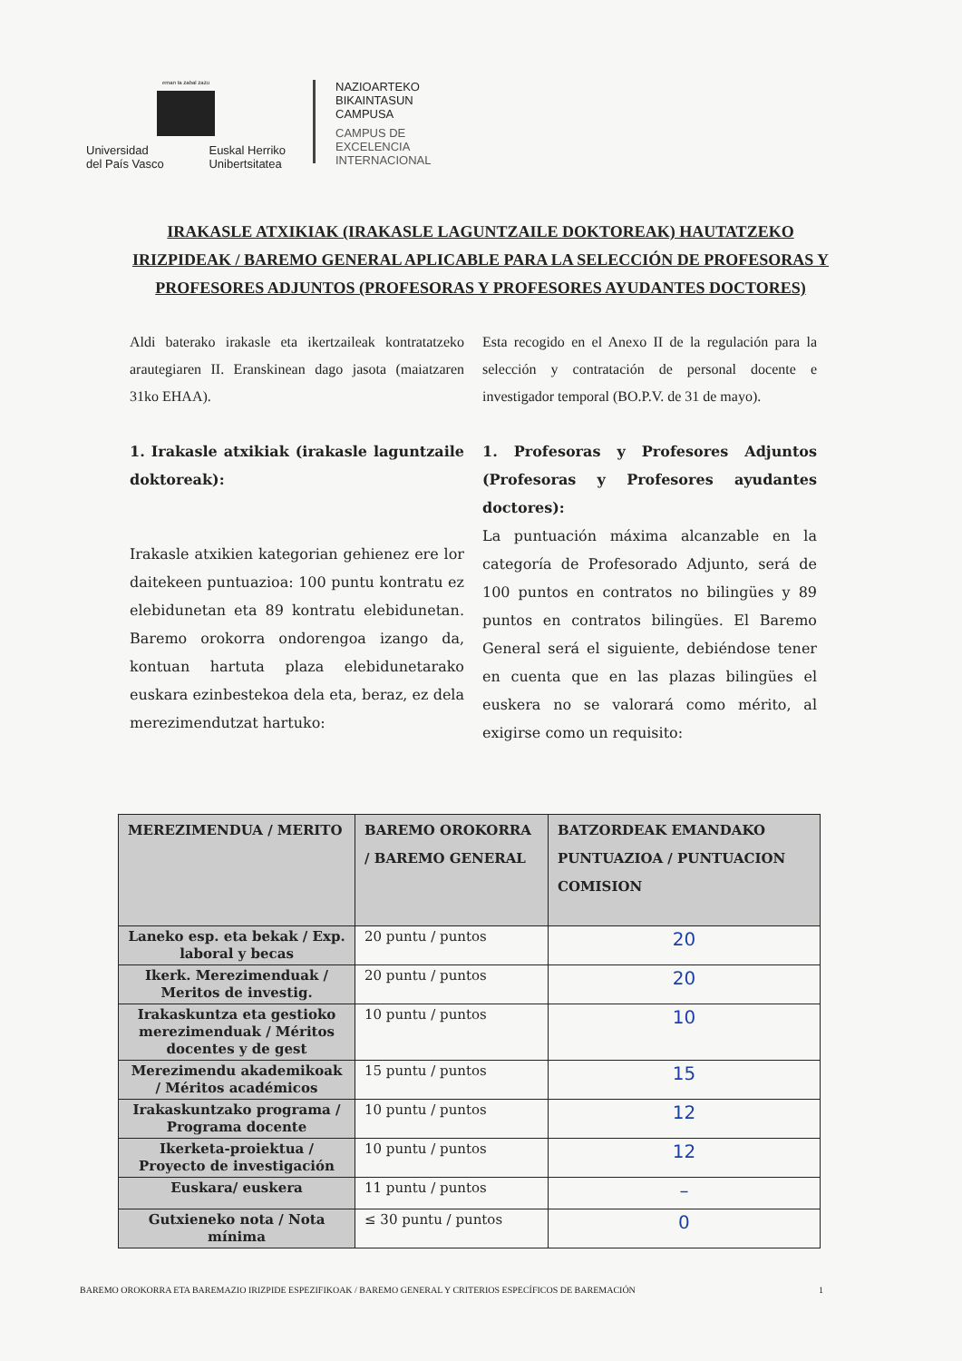eman ta zabal zazu
Universidad
del País Vasco Euskal Herriko
Unibertsitatea
NAZIOARTEKO
BIKAINTASUN
CAMPUSA
CAMPUS DE
EXCELENCIA
INTERNACIONAL
IRAKASLE ATXIKIAK (IRAKASLE LAGUNTZAILE DOKTOREAK) HAUTATZEKO IRIZPIDEAK / BAREMO GENERAL APLICABLE PARA LA SELECCIÓN DE PROFESORAS Y PROFESORES ADJUNTOS (PROFESORAS Y PROFESORES AYUDANTES DOCTORES)
Aldi baterako irakasle eta ikertzaileak kontratatzeko arautegiaren II. Eranskinean dago jasota (maiatzaren 31ko EHAA).
1. Irakasle atxikiak (irakasle laguntzaile doktoreak):
Irakasle atxikien kategorian gehienez ere lor daitekeen puntuazioa: 100 puntu kontratu ez elebidunetan eta 89 kontratu elebidunetan. Baremo orokorra ondorengoa izango da, kontuan hartuta plaza elebidunetarako euskara ezinbestekoa dela eta, beraz, ez dela merezimendutzat hartuko:
Esta recogido en el Anexo II de la regulación para la selección y contratación de personal docente e investigador temporal (BO.P.V. de 31 de mayo).
1. Profesoras y Profesores Adjuntos (Profesoras y Profesores ayudantes doctores):
La puntuación máxima alcanzable en la categoría de Profesorado Adjunto, será de 100 puntos en contratos no bilingües y 89 puntos en contratos bilingües. El Baremo General será el siguiente, debiéndose tener en cuenta que en las plazas bilingües el euskera no se valorará como mérito, al exigirse como un requisito:
| MEREZIMENDUA / MERITO | BAREMO OROKORRA / BAREMO GENERAL | BATZORDEAK EMANDAKO PUNTUAZIOA / PUNTUACION COMISION |
| --- | --- | --- |
| Laneko esp. eta bekak / Exp. laboral y becas | 20 puntu / puntos | 20 |
| Ikerk. Merezimenduak / Meritos de investig. | 20 puntu / puntos | 20 |
| Irakaskuntza eta gestioko merezimenduak / Méritos docentes y de gest | 10 puntu / puntos | 10 |
| Merezimendu akademikoak / Méritos académicos | 15 puntu / puntos | 15 |
| Irakaskuntzako programa / Programa docente | 10 puntu / puntos | 12 |
| Ikerketa-proiektua / Proyecto de investigación | 10 puntu / puntos | 12 |
| Euskara/ euskera | 11 puntu / puntos | – |
| Gutxieneko nota / Nota mínima | ≤ 30 puntu / puntos | 0 |
BAREMO OROKORRA ETA BAREMAZIO IRIZPIDE ESPEZIFIKOAK / BAREMO GENERAL Y CRITERIOS ESPECÍFICOS DE BAREMACIÓN 1